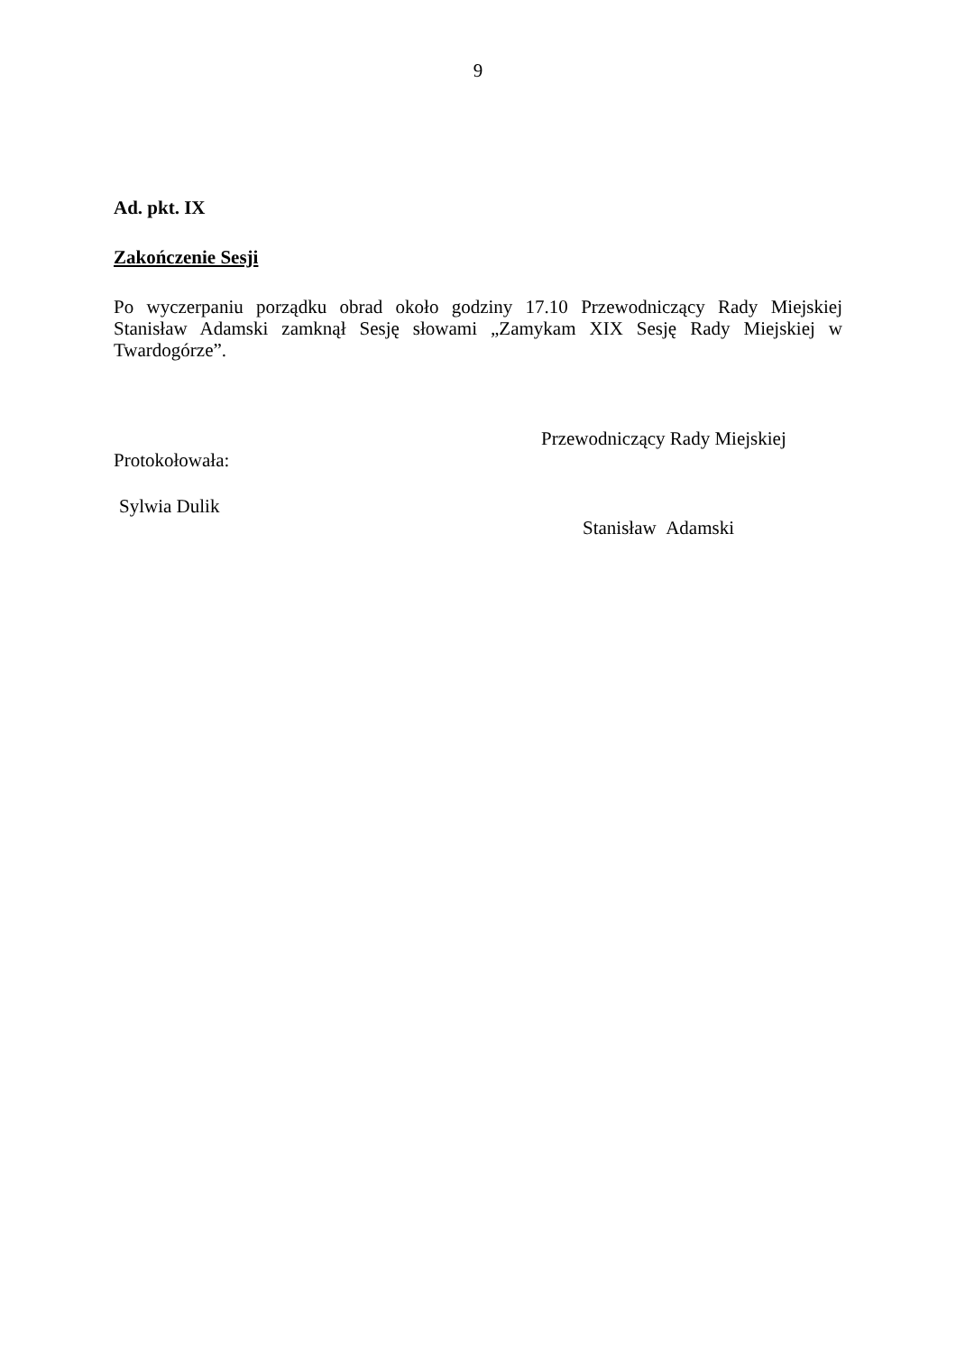9
Ad. pkt. IX
Zakończenie Sesji
Po wyczerpaniu porządku obrad około godziny 17.10 Przewodniczący Rady Miejskiej Stanisław Adamski zamknął Sesję słowami „Zamykam XIX Sesję Rady Miejskiej w Twardogórze”.
Protokołowała:
Sylwia Dulik
Przewodniczący Rady Miejskiej
Stanisław Adamski